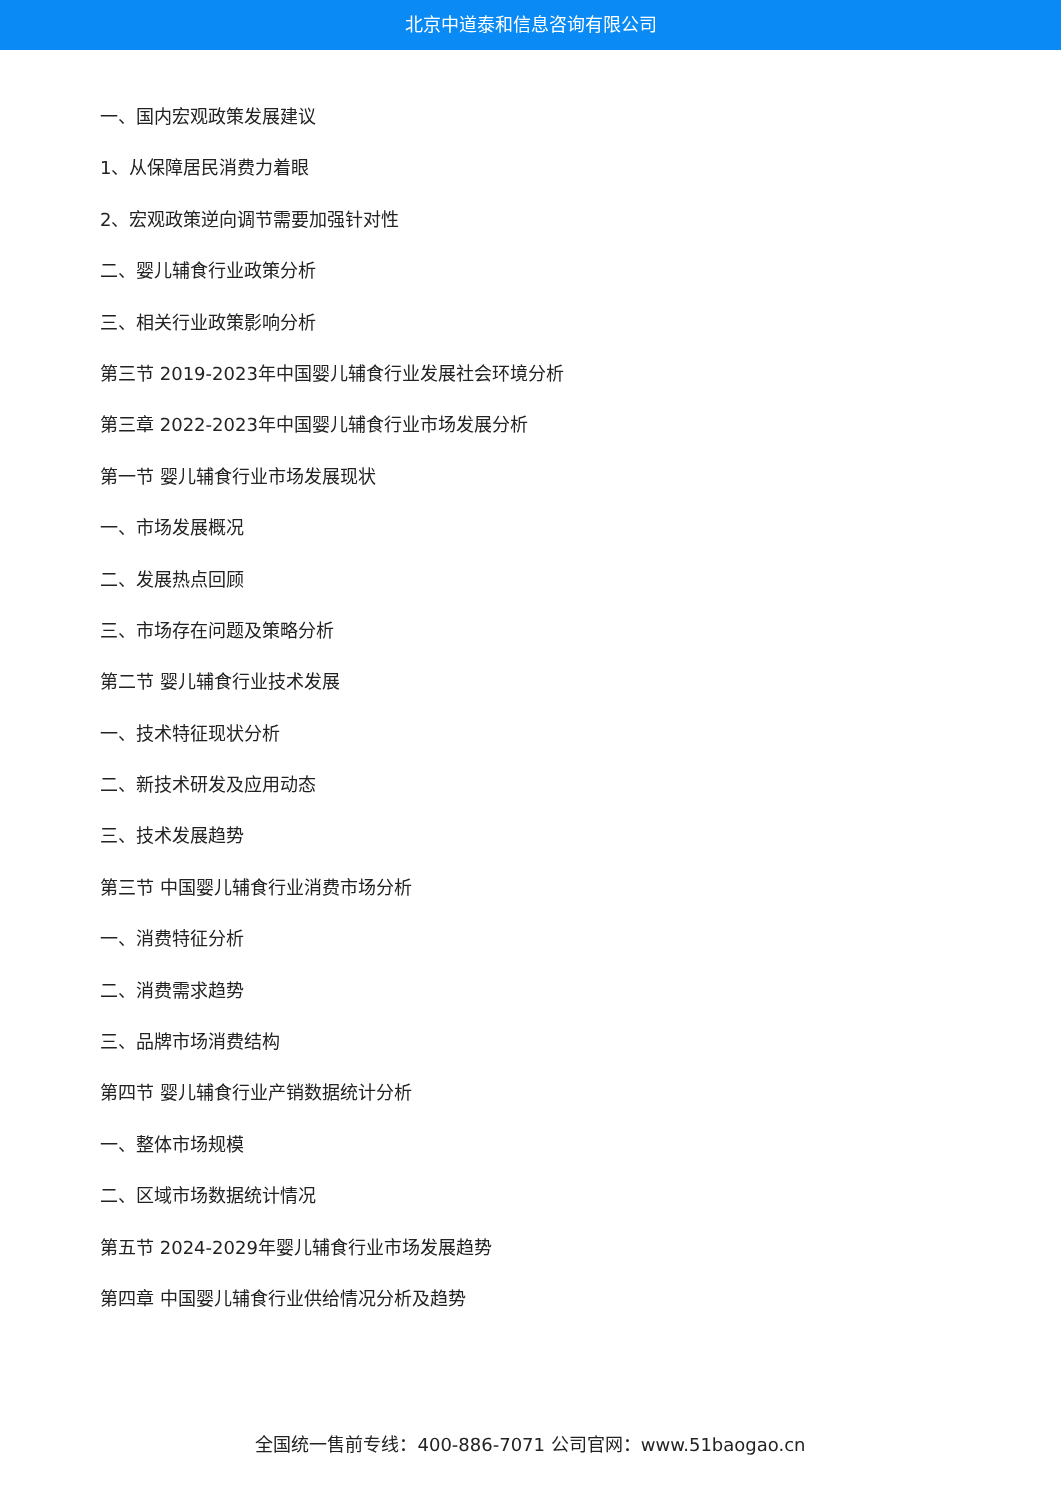北京中道泰和信息咨询有限公司
一、国内宏观政策发展建议
1、从保障居民消费力着眼
2、宏观政策逆向调节需要加强针对性
二、婴儿辅食行业政策分析
三、相关行业政策影响分析
第三节 2019-2023年中国婴儿辅食行业发展社会环境分析
第三章 2022-2023年中国婴儿辅食行业市场发展分析
第一节 婴儿辅食行业市场发展现状
一、市场发展概况
二、发展热点回顾
三、市场存在问题及策略分析
第二节 婴儿辅食行业技术发展
一、技术特征现状分析
二、新技术研发及应用动态
三、技术发展趋势
第三节 中国婴儿辅食行业消费市场分析
一、消费特征分析
二、消费需求趋势
三、品牌市场消费结构
第四节 婴儿辅食行业产销数据统计分析
一、整体市场规模
二、区域市场数据统计情况
第五节 2024-2029年婴儿辅食行业市场发展趋势
第四章 中国婴儿辅食行业供给情况分析及趋势
全国统一售前专线：400-886-7071 公司官网：www.51baogao.cn